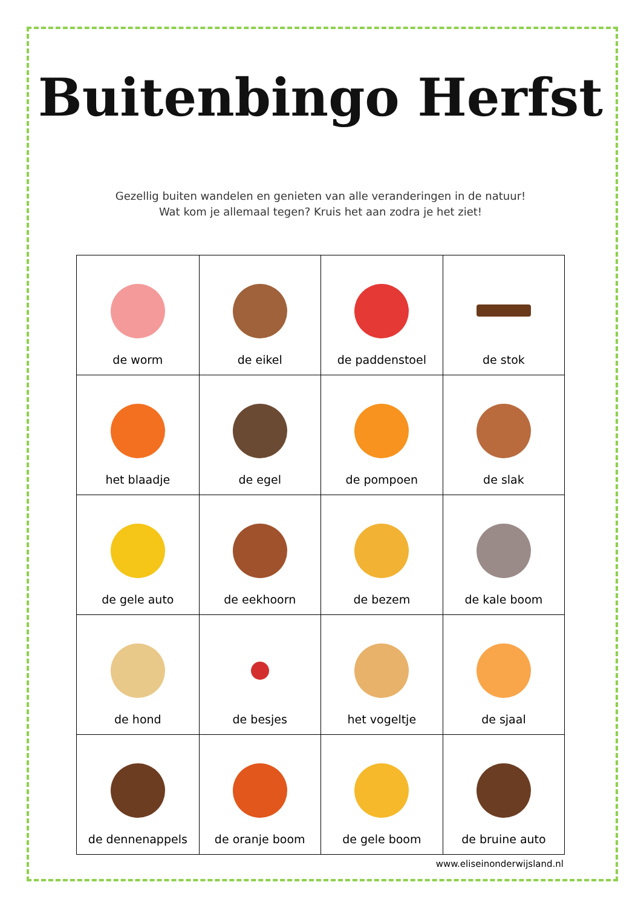Buitenbingo Herfst
Gezellig buiten wandelen en genieten van alle veranderingen in de natuur!
Wat kom je allemaal tegen? Kruis het aan zodra je het ziet!
| de worm | de eikel | de paddenstoel | de stok |
| het blaadje | de egel | de pompoen | de slak |
| de gele auto | de eekhoorn | de bezem | de kale boom |
| de hond | de besjes | het vogeltje | de sjaal |
| de dennenappels | de oranje boom | de gele boom | de bruine auto |
www.eliseinonderwijsland.nl